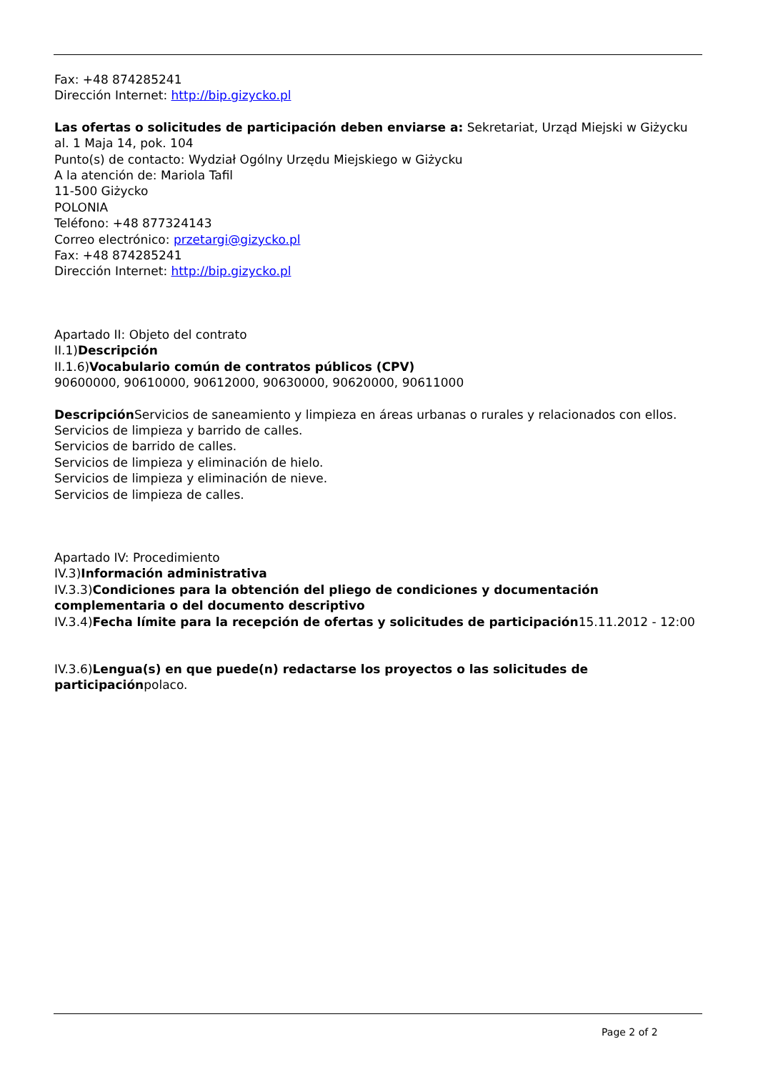Fax: +48 874285241
Dirección Internet: http://bip.gizycko.pl
Las ofertas o solicitudes de participación deben enviarse a: Sekretariat, Urząd Miejski w Giżycku
al. 1 Maja 14, pok. 104
Punto(s) de contacto: Wydział Ogólny Urzędu Miejskiego w Giżycku
A la atención de: Mariola Tafil
11-500 Giżycko
POLONIA
Teléfono: +48 877324143
Correo electrónico: przetargi@gizycko.pl
Fax: +48 874285241
Dirección Internet: http://bip.gizycko.pl
Apartado II: Objeto del contrato
II.1)Descripción
II.1.6)Vocabulario común de contratos públicos (CPV)
90600000, 90610000, 90612000, 90630000, 90620000, 90611000
Descripción Servicios de saneamiento y limpieza en áreas urbanas o rurales y relacionados con ellos.
Servicios de limpieza y barrido de calles.
Servicios de barrido de calles.
Servicios de limpieza y eliminación de hielo.
Servicios de limpieza y eliminación de nieve.
Servicios de limpieza de calles.
Apartado IV: Procedimiento
IV.3)Información administrativa
IV.3.3)Condiciones para la obtención del pliego de condiciones y documentación complementaria o del documento descriptivo
IV.3.4)Fecha límite para la recepción de ofertas y solicitudes de participación15.11.2012 - 12:00
IV.3.6)Lengua(s) en que puede(n) redactarse los proyectos o las solicitudes de participaciónpolaco.
Page 2 of 2